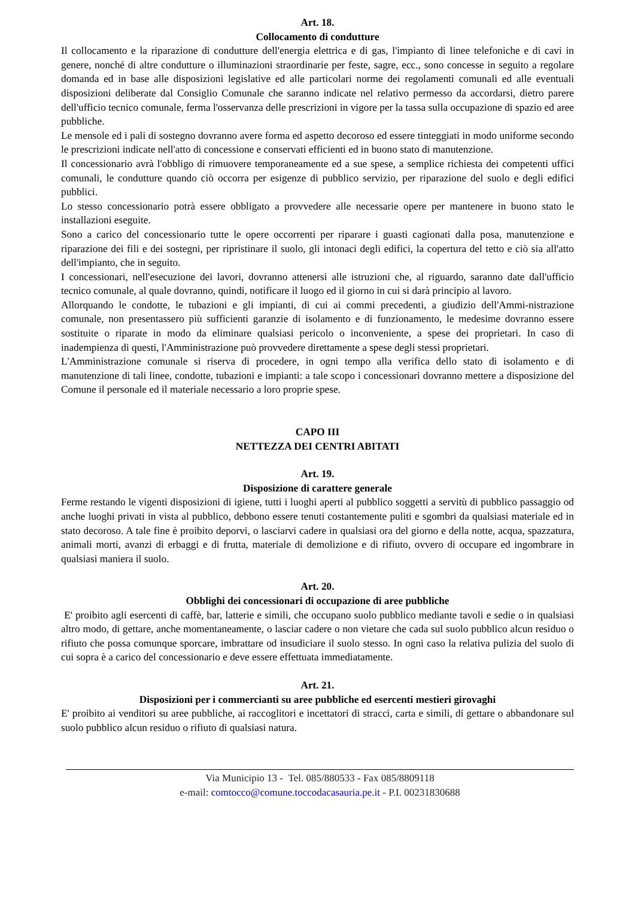Art. 18.
Collocamento di condutture
Il collocamento e la riparazione di condutture dell'energia elettrica e di gas, l'impianto di linee telefoniche e di cavi in genere, nonché di altre condutture o illuminazioni straordinarie per feste, sagre, ecc., sono concesse in seguito a regolare domanda ed in base alle disposizioni legislative ed alle particolari norme dei regolamenti comunali ed alle eventuali disposizioni deliberate dal Consiglio Comunale che saranno indicate nel relativo permesso da accordarsi, dietro parere dell'ufficio tecnico comunale, ferma l'osservanza delle prescrizioni in vigore per la tassa sulla occupazione di spazio ed aree pubbliche.
Le mensole ed i pali di sostegno dovranno avere forma ed aspetto decoroso ed essere tinteggiati in modo uniforme secondo le prescrizioni indicate nell'atto di concessione e conservati efficienti ed in buono stato di manutenzione.
Il concessionario avrà l'obbligo di rimuovere temporaneamente ed a sue spese, a semplice richiesta dei competenti uffici comunali, le condutture quando ciò occorra per esigenze di pubblico servizio, per riparazione del suolo e degli edifici pubblici.
Lo stesso concessionario potrà essere obbligato a provvedere alle necessarie opere per mantenere in buono stato le installazioni eseguite.
Sono a carico del concessionario tutte le opere occorrenti per riparare i guasti cagionati dalla posa, manutenzione e riparazione dei fili e dei sostegni, per ripristinare il suolo, gli intonaci degli edifici, la copertura del tetto e ciò sia all'atto dell'impianto, che in seguito.
I concessionari, nell'esecuzione dei lavori, dovranno attenersi alle istruzioni che, al riguardo, saranno date dall'ufficio tecnico comunale, al quale dovranno, quindi, notificare il luogo ed il giorno in cui si darà principio al lavoro.
Allorquando le condotte, le tubazioni e gli impianti, di cui ai commi precedenti, a giudizio dell'Ammi-nistrazione comunale, non presentassero più sufficienti garanzie di isolamento e di funzionamento, le medesime dovranno essere sostituite o riparate in modo da eliminare qualsiasi pericolo o inconveniente, a spese dei proprietari. In caso di inadempienza di questi, l'Amministrazione può provvedere direttamente a spese degli stessi proprietari.
L'Amministrazione comunale si riserva di procedere, in ogni tempo alla verifica dello stato di isolamento e di manutenzione di tali linee, condotte, tubazioni e impianti: a tale scopo i concessionari dovranno mettere a disposizione del Comune il personale ed il materiale necessario a loro proprie spese.
CAPO III
NETTEZZA DEI CENTRI ABITATI
Art. 19.
Disposizione di carattere generale
Ferme restando le vigenti disposizioni di igiene, tutti i luoghi aperti al pubblico soggetti a servitù di pubblico passaggio od anche luoghi privati in vista al pubblico, debbono essere tenuti costantemente puliti e sgombri da qualsiasi materiale ed in stato decoroso. A tale fine è proibito deporvi, o lasciarvi cadere in qualsiasi ora del giorno e della notte, acqua, spazzatura, animali morti, avanzi di erbaggi e di frutta, materiale di demolizione e di rifiuto, ovvero di occupare ed ingombrare in qualsiasi maniera il suolo.
Art. 20.
Obblighi dei concessionari di occupazione di aree pubbliche
E' proibito agli esercenti di caffè, bar, latterie e simili, che occupano suolo pubblico mediante tavoli e sedie o in qualsiasi altro modo, di gettare, anche momentaneamente, o lasciar cadere o non vietare che cada sul suolo pubblico alcun residuo o rifiuto che possa comunque sporcare, imbrattare od insudiciare il suolo stesso. In ogni caso la relativa pulizia del suolo di cui sopra è a carico del concessionario e deve essere effettuata immediatamente.
Art. 21.
Disposizioni per i commercianti su aree pubbliche ed esercenti mestieri girovaghi
E' proibito ai venditori su aree pubbliche, ai raccoglitori e incettatori di stracci, carta e simili, di gettare o abbandonare sul suolo pubblico alcun residuo o rifiuto di qualsiasi natura.
Via Municipio 13 - Tel. 085/880533 - Fax 085/8809118
e-mail: comtocco@comune.toccodacasauria.pe.it - P.I. 00231830688